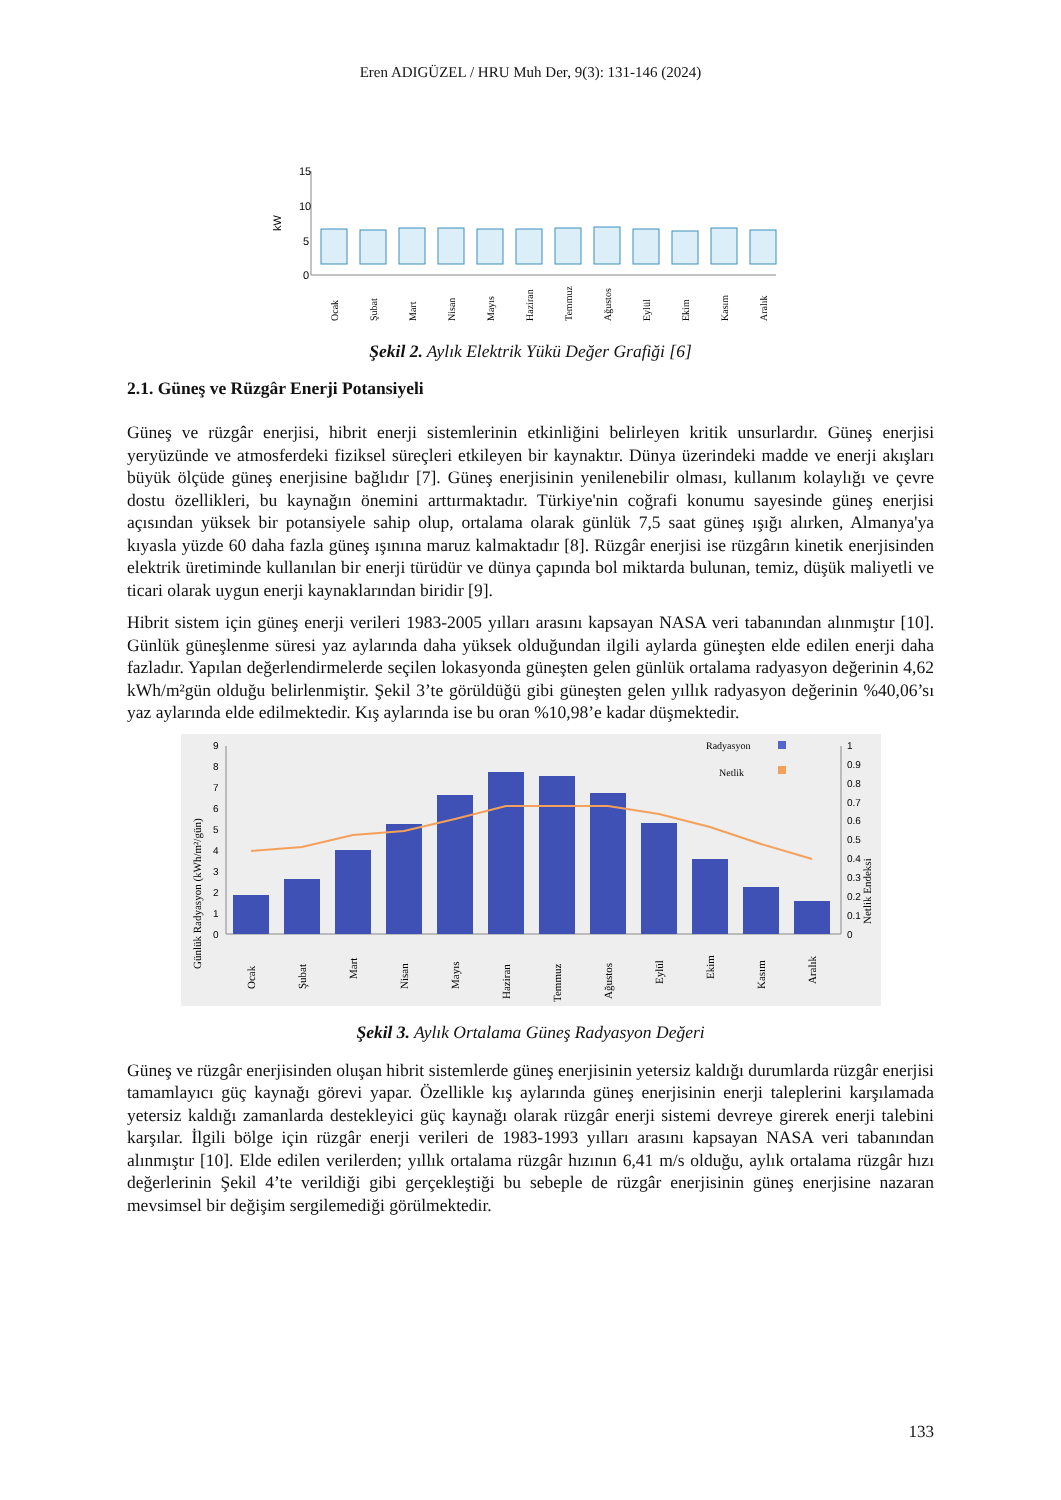Eren ADIGÜZEL / HRU Muh Der, 9(3): 131-146 (2024)
15
10
5
0
kW
Ocak
Şubat
Mart
Nisan
Mayıs
Haziran
Temmuz
Ağustos
Eylül
Ekim
Kasım
Aralık
Şekil 2. Aylık Elektrik Yükü Değer Grafiği [6]
2.1. Güneş ve Rüzgâr Enerji Potansiyeli
Güneş ve rüzgâr enerjisi, hibrit enerji sistemlerinin etkinliğini belirleyen kritik unsurlardır. Güneş enerjisi yeryüzünde ve atmosferdeki fiziksel süreçleri etkileyen bir kaynaktır. Dünya üzerindeki madde ve enerji akışları büyük ölçüde güneş enerjisine bağlıdır [7]. Güneş enerjisinin yenilenebilir olması, kullanım kolaylığı ve çevre dostu özellikleri, bu kaynağın önemini arttırmaktadır. Türkiye'nin coğrafi konumu sayesinde güneş enerjisi açısından yüksek bir potansiyele sahip olup, ortalama olarak günlük 7,5 saat güneş ışığı alırken, Almanya'ya kıyasla yüzde 60 daha fazla güneş ışınına maruz kalmaktadır [8]. Rüzgâr enerjisi ise rüzgârın kinetik enerjisinden elektrik üretiminde kullanılan bir enerji türüdür ve dünya çapında bol miktarda bulunan, temiz, düşük maliyetli ve ticari olarak uygun enerji kaynaklarından biridir [9].
Hibrit sistem için güneş enerji verileri 1983-2005 yılları arasını kapsayan NASA veri tabanından alınmıştır [10]. Günlük güneşlenme süresi yaz aylarında daha yüksek olduğundan ilgili aylarda güneşten elde edilen enerji daha fazladır. Yapılan değerlendirmelerde seçilen lokasyonda güneşten gelen günlük ortalama radyasyon değerinin 4,62 kWh/m²gün olduğu belirlenmiştir. Şekil 3’te görüldüğü gibi güneşten gelen yıllık radyasyon değerinin %40,06’sı yaz aylarında elde edilmektedir. Kış aylarında ise bu oran %10,98’e kadar düşmektedir.
9
8
7
6
5
4
3
2
1
0
1
0.9
0.8
0.7
0.6
0.5
0.4
0.3
0.2
0.1
0
Radyasyon
Netlik
Günlük Radyasyon (kWh/m²/gün)
Netlik Endeksi
Ocak
Şubat
Mart
Nisan
Mayıs
Haziran
Temmuz
Ağustos
Eylül
Ekim
Kasım
Aralık
Şekil 3. Aylık Ortalama Güneş Radyasyon Değeri
Güneş ve rüzgâr enerjisinden oluşan hibrit sistemlerde güneş enerjisinin yetersiz kaldığı durumlarda rüzgâr enerjisi tamamlayıcı güç kaynağı görevi yapar. Özellikle kış aylarında güneş enerjisinin enerji taleplerini karşılamada yetersiz kaldığı zamanlarda destekleyici güç kaynağı olarak rüzgâr enerji sistemi devreye girerek enerji talebini karşılar. İlgili bölge için rüzgâr enerji verileri de 1983-1993 yılları arasını kapsayan NASA veri tabanından alınmıştır [10]. Elde edilen verilerden; yıllık ortalama rüzgâr hızının 6,41 m/s olduğu, aylık ortalama rüzgâr hızı değerlerinin Şekil 4’te verildiği gibi gerçekleştiği bu sebeple de rüzgâr enerjisinin güneş enerjisine nazaran mevsimsel bir değişim sergilemediği görülmektedir.
133